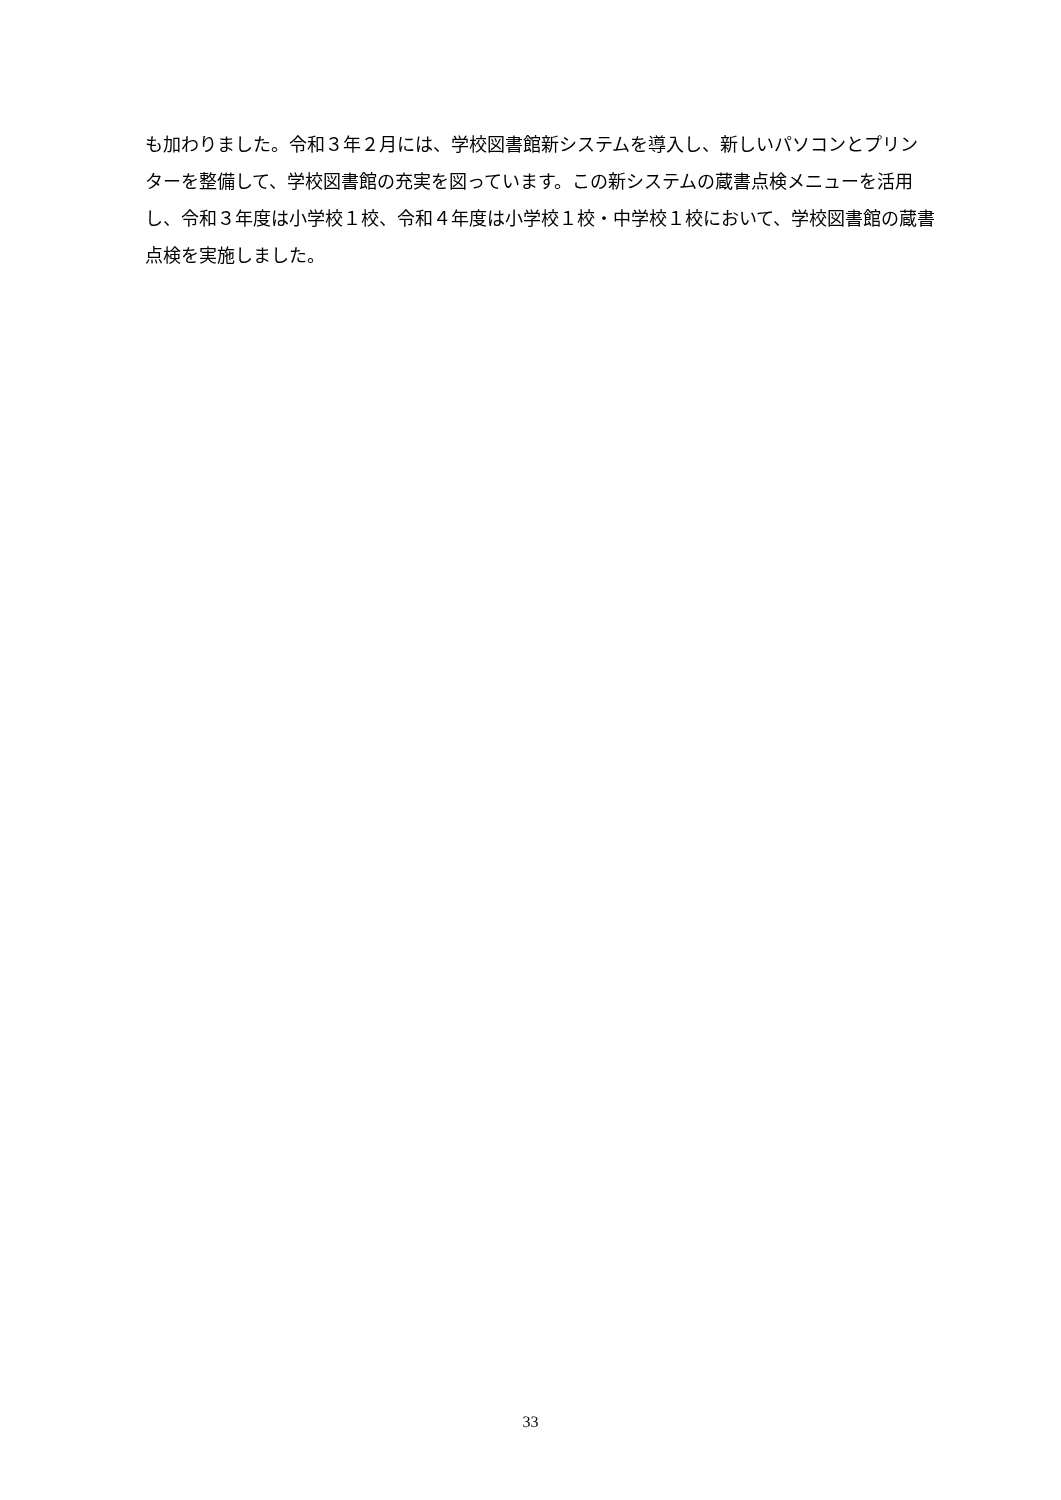も加わりました。令和３年２月には、学校図書館新システムを導入し、新しいパソコンとプリンターを整備して、学校図書館の充実を図っています。この新システムの蔵書点検メニューを活用し、令和３年度は小学校１校、令和４年度は小学校１校・中学校１校において、学校図書館の蔵書点検を実施しました。
33